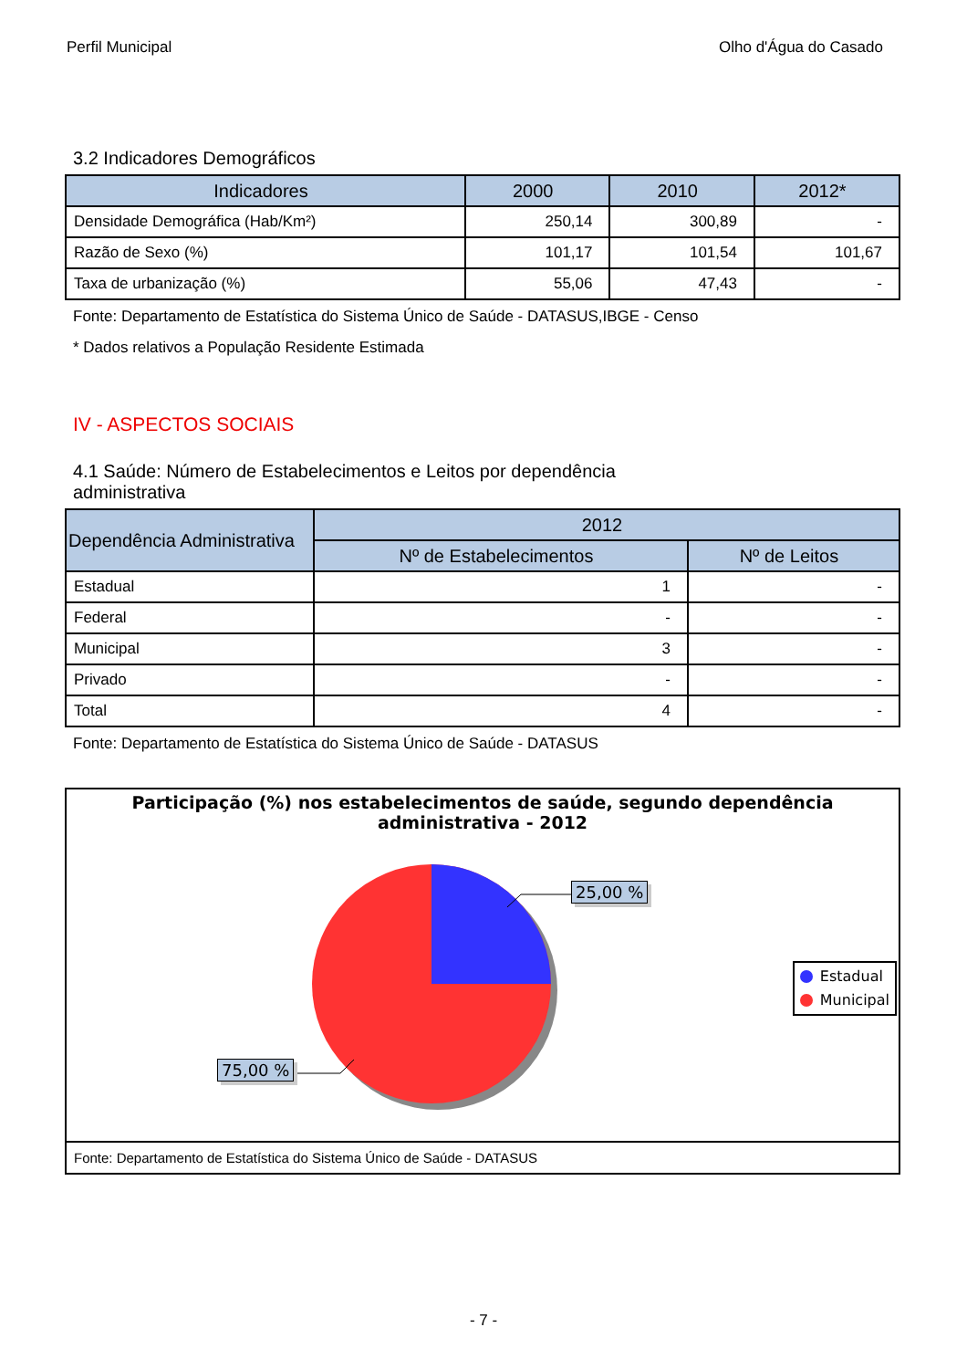Perfil Municipal Olho d'Água do Casado
3.2 Indicadores Demográficos
| Indicadores | 2000 | 2010 | 2012* |
| --- | --- | --- | --- |
| Densidade Demográfica (Hab/Km²) | 250,14 | 300,89 | - |
| Razão de Sexo (%) | 101,17 | 101,54 | 101,67 |
| Taxa de urbanização (%) | 55,06 | 47,43 | - |
Fonte: Departamento de Estatística do Sistema Único de Saúde - DATASUS,IBGE - Censo
* Dados relativos a População Residente Estimada
IV - ASPECTOS SOCIAIS
4.1 Saúde: Número de Estabelecimentos e Leitos por dependência
administrativa
| Dependência Administrativa | 2012 | |
| --- | --- | --- |
| | Nº de Estabelecimentos | Nº de Leitos |
| Estadual | 1 | - |
| Federal | - | - |
| Municipal | 3 | - |
| Privado | - | - |
| Total | 4 | - |
Fonte: Departamento de Estatística do Sistema Único de Saúde - DATASUS
Participação (%) nos estabelecimentos de saúde, segundo dependência
administrativa - 2012
25,00 %
75,00 %
Estadual
Municipal
Fonte: Departamento de Estatística do Sistema Único de Saúde - DATASUS
- 7 -